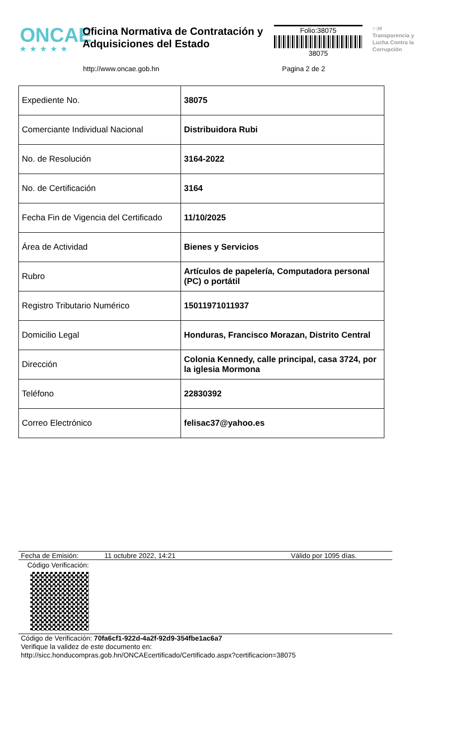ONCAE
★★★★★
Oficina Normativa de Contratación y Adquisiciones del Estado
Folio:38075
38075
:·:H
Transparencia y
Lucha Contra la
Corrupción
http://www.oncae.gob.hn Pagina 2 de 2
| Expediente No. | 38075 |
| Comerciante Individual Nacional | Distribuidora Rubi |
| No. de Resolución | 3164-2022 |
| No. de Certificación | 3164 |
| Fecha Fin de Vigencia del Certificado | 11/10/2025 |
| Área de Actividad | Bienes y Servicios |
| Rubro | Artículos de papelería, Computadora personal (PC) o portátil |
| Registro Tributario Numérico | 15011971011937 |
| Domicilio Legal | Honduras, Francisco Morazan, Distrito Central |
| Dirección | Colonia Kennedy, calle principal, casa 3724, por la iglesia Mormona |
| Teléfono | 22830392 |
| Correo Electrónico | felisac37@yahoo.es |
Fecha de Emisión: 11 octubre 2022, 14:21 Válido por 1095 días.
Código Verificación:
Código de Verificación: 70fa6cf1-922d-4a2f-92d9-354fbe1ac6a7
Verifique la validez de este documento en:
http://sicc.honducompras.gob.hn/ONCAEcertificado/Certificado.aspx?certificacion=38075